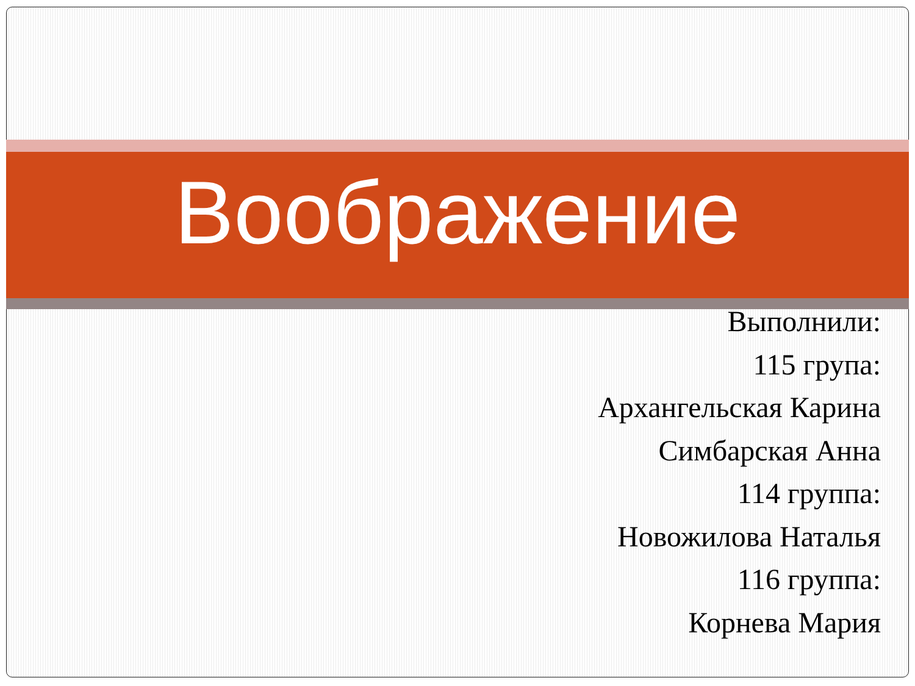Воображение
Выполнили:
115 група:
Архангельская Карина
Симбарская Анна
114 группа:
Новожилова Наталья
116 группа:
Корнева Мария